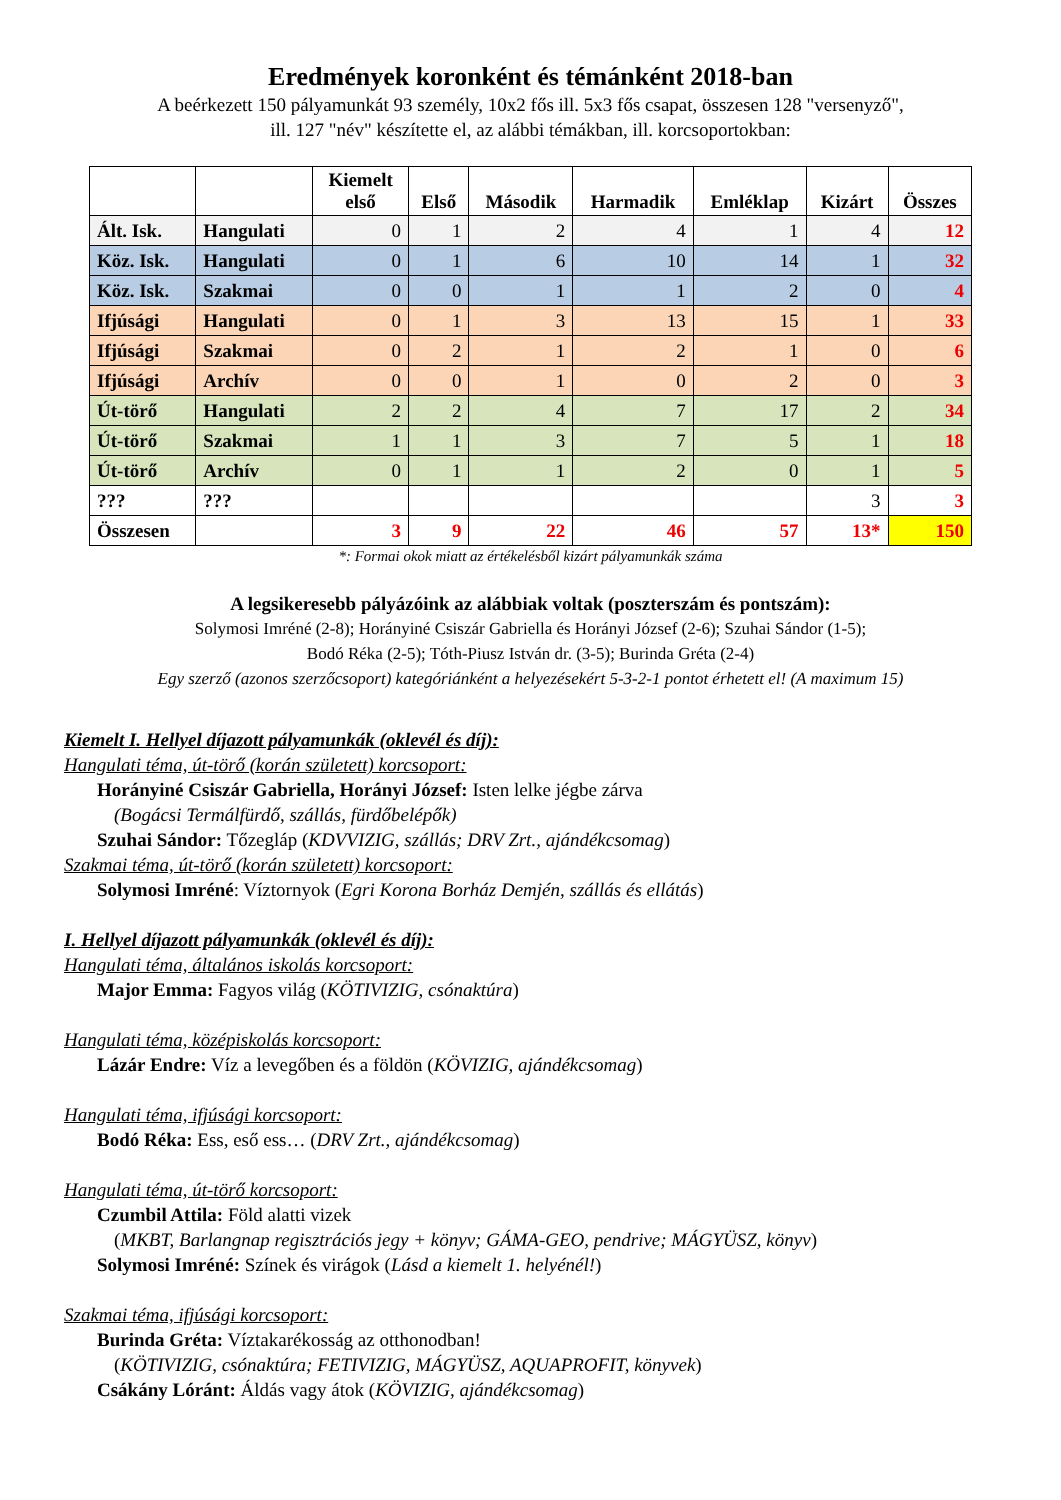Eredmények koronként és témánként 2018-ban
A beérkezett 150 pályamunkát 93 személy, 10x2 fős ill. 5x3 fős csapat, összesen 128 "versenyző",
ill. 127 "név" készítette el, az alábbi témákban, ill. korcsoportokban:
| | | Kiemelt első | Első | Második | Harmadik | Emléklap | Kizárt | Összes |
| --- | --- | --- | --- | --- | --- | --- | --- | --- |
| Ált. Isk. | Hangulati | 0 | 1 | 2 | 4 | 1 | 4 | 12 |
| Köz. Isk. | Hangulati | 0 | 1 | 6 | 10 | 14 | 1 | 32 |
| Köz. Isk. | Szakmai | 0 | 0 | 1 | 1 | 2 | 0 | 4 |
| Ifjúsági | Hangulati | 0 | 1 | 3 | 13 | 15 | 1 | 33 |
| Ifjúsági | Szakmai | 0 | 2 | 1 | 2 | 1 | 0 | 6 |
| Ifjúsági | Archív | 0 | 0 | 1 | 0 | 2 | 0 | 3 |
| Út-törő | Hangulati | 2 | 2 | 4 | 7 | 17 | 2 | 34 |
| Út-törő | Szakmai | 1 | 1 | 3 | 7 | 5 | 1 | 18 |
| Út-törő | Archív | 0 | 1 | 1 | 2 | 0 | 1 | 5 |
| ??? | ??? | | | | | | 3 | 3 |
| Összesen | | 3 | 9 | 22 | 46 | 57 | 13* | 150 |
*: Formai okok miatt az értékelésből kizárt pályamunkák száma
A legsikeresebb pályázóink az alábbiak voltak (poszterszám és pontszám):
Solymosi Imréné (2-8); Horányiné Csiszár Gabriella és Horányi József (2-6); Szuhai Sándor (1-5);
Bodó Réka (2-5); Tóth-Piusz István dr. (3-5); Burinda Gréta (2-4)
Egy szerző (azonos szerzőcsoport) kategóriánként a helyezésekért 5-3-2-1 pontot érhetett el! (A maximum 15)
Kiemelt I. Hellyel díjazott pályamunkák (oklevél és díj):
Hangulati téma, út-törő (korán született) korcsoport:
Horányiné Csiszár Gabriella, Horányi József: Isten lelke jégbe zárva
(Bogácsi Termálfürdő, szállás, fürdőbelépők)
Szuhai Sándor: Tőzegláp (KDVVIZIG, szállás; DRV Zrt., ajándékcsomag)
Szakmai téma, út-törő (korán született) korcsoport:
Solymosi Imréné: Víztornyok (Egri Korona Borház Demjén, szállás és ellátás)
I. Hellyel díjazott pályamunkák (oklevél és díj):
Hangulati téma, általános iskolás korcsoport:
Major Emma: Fagyos világ (KÖTIVIZIG, csónaktúra)
Hangulati téma, középiskolás korcsoport:
Lázár Endre: Víz a levegőben és a földön (KÖVIZIG, ajándékcsomag)
Hangulati téma, ifjúsági korcsoport:
Bodó Réka: Ess, eső ess… (DRV Zrt., ajándékcsomag)
Hangulati téma, út-törő korcsoport:
Czumbil Attila: Föld alatti vizek
(MKBT, Barlangnap regisztrációs jegy + könyv; GÁMA-GEO, pendrive; MÁGYÜSZ, könyv)
Solymosi Imréné: Színek és virágok (Lásd a kiemelt 1. helyénél!)
Szakmai téma, ifjúsági korcsoport:
Burinda Gréta: Víztakarékosság az otthonodban!
(KÖTIVIZIG, csónaktúra; FETIVIZIG, MÁGYÜSZ, AQUAPROFIT, könyvek)
Csákány Lóránt: Áldás vagy átok (KÖVIZIG, ajándékcsomag)